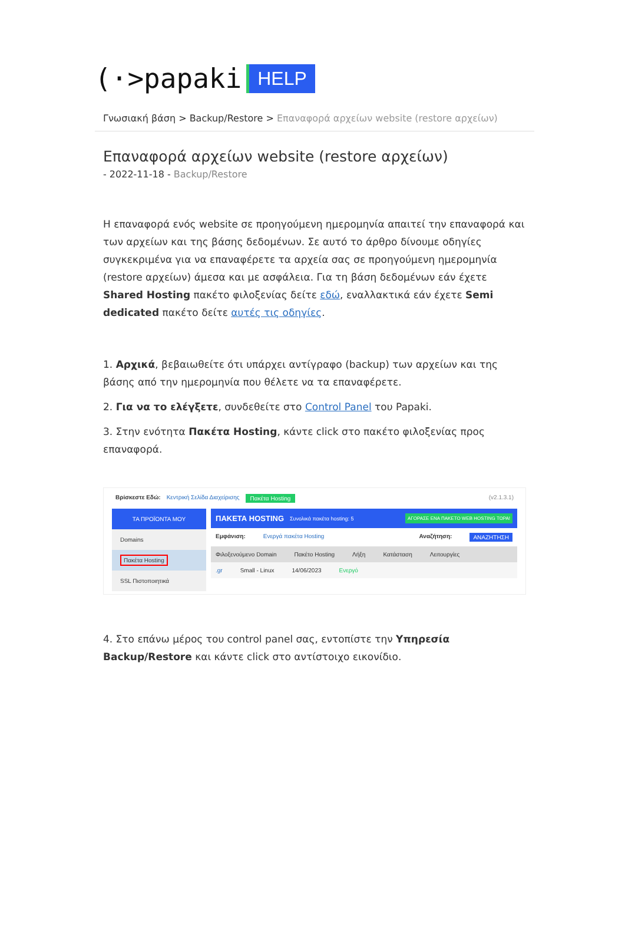(·>papaki HELP
Γνωσιακή βάση > Backup/Restore > Επαναφορά αρχείων website (restore αρχείων)
Επαναφορά αρχείων website (restore αρχείων)
- 2022-11-18 - Backup/Restore
Η επαναφορά ενός website σε προηγούμενη ημερομηνία απαιτεί την επαναφορά και των αρχείων και της βάσης δεδομένων. Σε αυτό το άρθρο δίνουμε οδηγίες συγκεκριμένα για να επαναφέρετε τα αρχεία σας σε προηγούμενη ημερομηνία (restore αρχείων) άμεσα και με ασφάλεια. Για τη βάση δεδομένων εάν έχετε Shared Hosting πακέτο φιλοξενίας δείτε εδώ, εναλλακτικά εάν έχετε Semi dedicated πακέτο δείτε αυτές τις οδηγίες.
1. Αρχικά, βεβαιωθείτε ότι υπάρχει αντίγραφο (backup) των αρχείων και της βάσης από την ημερομηνία που θέλετε να τα επαναφέρετε.
2. Για να το ελέγξετε, συνδεθείτε στο Control Panel του Papaki.
3. Στην ενότητα Πακέτα Hosting, κάντε click στο πακέτο φιλοξενίας προς επαναφορά.
Βρίσκεστε Εδώ: Κεντρική Σελίδα Διαχείρισης Πακέτα Hosting (v2.1.3.1)
ΤΑ ΠΡΟΪΟΝΤΑ ΜΟΥ
Domains
Πακέτα Hosting
SSL Πιστοποιητικά
ΠΑΚΕΤΑ HOSTING Συνολικά πακέτα hosting: 5 ΑΓΟΡΑΣΕ ΕΝΑ ΠΑΚΕΤΟ WEB HOSTING ΤΩΡΑ!
Εμφάνιση: Ενεργά πακέτα Hosting Αναζήτηση: ΑΝΑΖΗΤΗΣΗ
Φιλοξενούμενο Domain Πακέτο Hosting Λήξη Κατάσταση Λειτουργίες
.gr Small - Linux 14/06/2023 Ενεργό
4. Στο επάνω μέρος του control panel σας, εντοπίστε την Υπηρεσία Backup/Restore και κάντε click στο αντίστοιχο εικονίδιο.